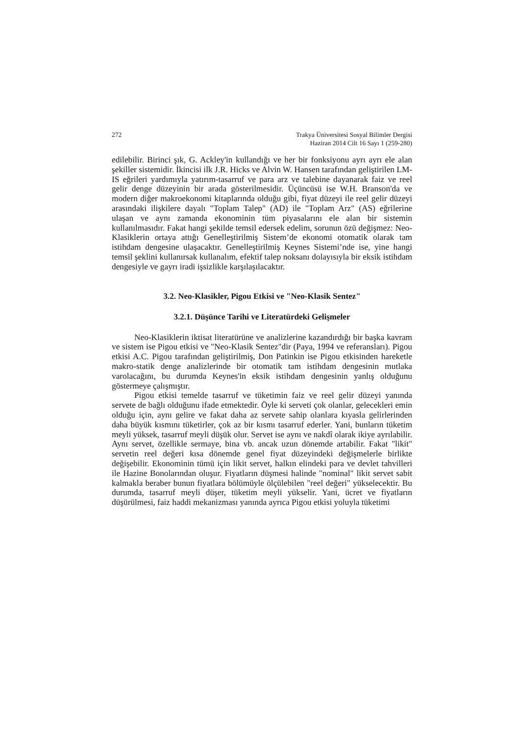272 Trakya Üniversitesi Sosyal Bilimler Dergisi
Haziran 2014 Cilt 16 Sayı 1 (259-280)
edilebilir. Birinci şık, G. Ackley'in kullandığı ve her bir fonksiyonu ayrı ayrı ele alan şekiller sistemidir. İkincisi ilk J.R. Hicks ve Alvin W. Hansen tarafından geliştirilen LM-IS eğrileri yardımıyla yatırım-tasarruf ve para arz ve talebine dayanarak faiz ve reel gelir denge düzeyinin bir arada gösterilmesidir. Üçüncüsü ise W.H. Branson'da ve modern diğer makroekonomi kitaplarında olduğu gibi, fiyat düzeyi ile reel gelir düzeyi arasındaki ilişkilere dayalı "Toplam Talep" (AD) ile "Toplam Arz" (AS) eğrilerine ulaşan ve aynı zamanda ekonominin tüm piyasalarını ele alan bir sistemin kullanılmasıdır. Fakat hangi şekilde temsil edersek edelim, sorunun özü değişmez: Neo-Klasiklerin ortaya attığı Genelleştirilmiş Sistem’de ekonomi otomatik olarak tam istihdam dengesine ulaşacaktır. Genelleştirilmiş Keynes Sistemi’nde ise, yine hangi temsil şeklini kullanırsak kullanalım, efektif talep noksanı dolayısıyla bir eksik istihdam dengesiyle ve gayrı iradi işsizlikle karşılaşılacaktır.
3.2. Neo-Klasikler, Pigou Etkisi ve "Neo-Klasik Sentez"
3.2.1. Düşünce Tarihi ve Literatürdeki Gelişmeler
Neo-Klasiklerin iktisat literatürüne ve analizlerine kazandırdığı bir başka kavram ve sistem ise Pigou etkisi ve "Neo-Klasik Sentez"dir (Paya, 1994 ve referansları). Pigou etkisi A.C. Pigou tarafından geliştirilmiş, Don Patinkin ise Pigou etkisinden hareketle makro-statik denge analizlerinde bir otomatik tam istihdam dengesinin mutlaka varolacağını, bu durumda Keynes'in eksik istihdam dengesinin yanlış olduğunu göstermeye çalışmıştır.
Pigou etkisi temelde tasarruf ve tüketimin faiz ve reel gelir düzeyi yanında servete de bağlı olduğunu ifade etmektedir. Öyle ki serveti çok olanlar, gelecekleri emin olduğu için, aynı gelire ve fakat daha az servete sahip olanlara kıyasla gelirlerinden daha büyük kısmını tüketirler, çok az bir kısmı tasarruf ederler. Yani, bunların tüketim meyli yüksek, tasarruf meyli düşük olur. Servet ise aynı ve nakdî olarak ikiye ayrılabilir. Aynı servet, özellikle sermaye, bina vb. ancak uzun dönemde artabilir. Fakat "likit" servetin reel değeri kısa dönemde genel fiyat düzeyindeki değişmelerle birlikte değişebilir. Ekonominin tümü için likit servet, halkın elindeki para ve devlet tahvilleri ile Hazine Bonolarından oluşur. Fiyatların düşmesi halinde "nominal" likit servet sabit kalmakla beraber bunun fiyatlara bölümüyle ölçülebilen "reel değeri" yükselecektir. Bu durumda, tasarruf meyli düşer, tüketim meyli yükselir. Yani, ücret ve fiyatların düşürülmesi, faiz haddi mekanizması yanında ayrıca Pigou etkisi yoluyla tüketimi